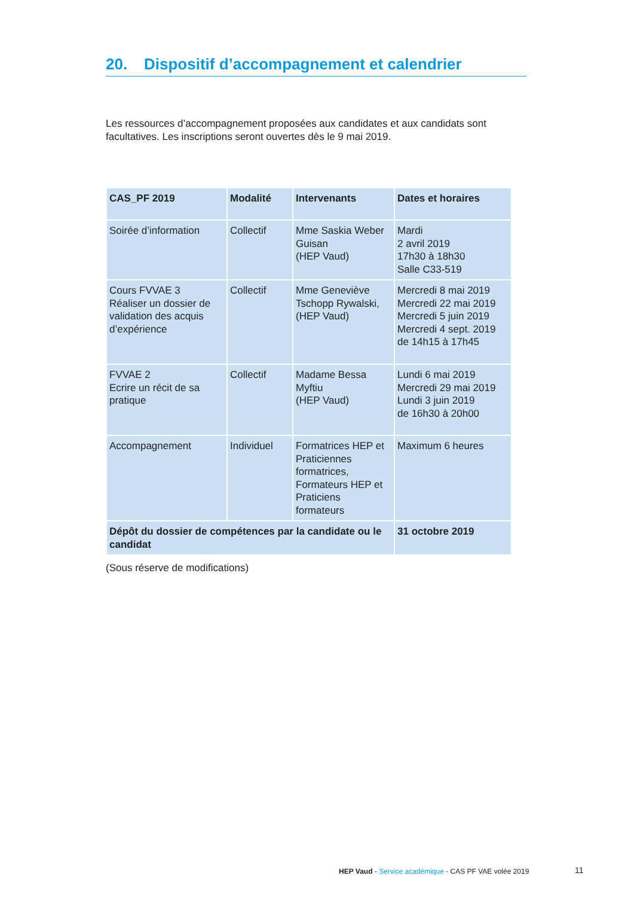20. Dispositif d’accompagnement et calendrier
Les ressources d’accompagnement proposées aux candidates et aux candidats sont facultatives. Les inscriptions seront ouvertes dès le 9 mai 2019.
| CAS_PF 2019 | Modalité | Intervenants | Dates et horaires |
| --- | --- | --- | --- |
| Soirée d’information | Collectif | Mme Saskia Weber Guisan (HEP Vaud) | Mardi 2 avril 2019 17h30 à 18h30 Salle C33-519 |
| Cours FVVAE 3 Réaliser un dossier de validation des acquis d’expérience | Collectif | Mme Geneviève Tschopp Rywalski, (HEP Vaud) | Mercredi 8 mai 2019 Mercredi 22 mai 2019 Mercredi 5 juin 2019 Mercredi 4 sept. 2019 de 14h15 à 17h45 |
| FVVAE 2 Ecrire un récit de sa pratique | Collectif | Madame Bessa Myftiu (HEP Vaud) | Lundi 6 mai 2019 Mercredi 29 mai 2019 Lundi 3 juin 2019 de 16h30 à 20h00 |
| Accompagnement | Individuel | Formatrices HEP et Praticiennes formatrices, Formateurs HEP et Praticiens formateurs | Maximum 6 heures |
| Dépôt du dossier de compétences par la candidate ou le candidat | | | 31 octobre 2019 |
(Sous réserve de modifications)
HEP Vaud - Service académique - CAS PF VAE volée 2019
11